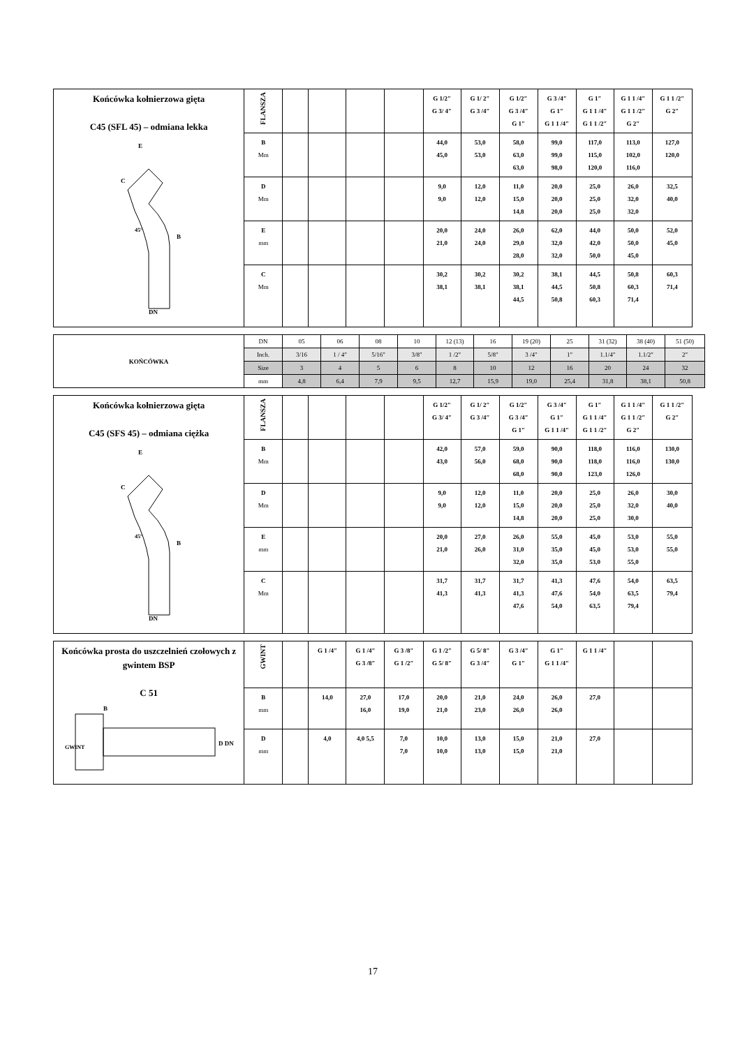| Końcówka kołnierzowa gięta C45 (SFL 45) – odmiana lekka E C B 45° DN | FLANSZA | | | | | G 1/2″ G 3/ 4″ | G 1/ 2″ G 3 /4″ | G 1/2″ G 3 /4″ G 1″ | G 3 /4″ G 1″ G 1 1 /4″ | G 1″ G 1 1 /4″ G 1 1 /2″ | G 1 1 /4″ G 1 1 /2″ G 2″ | G 1 1 /2″ G 2″ |
| | B Mm | | | | | 44,0 45,0 | 53,0 53,0 | 58,0 63,0 63,0 | 99,0 99,0 98,0 | 117,0 115,0 120,0 | 113,0 102,0 116,0 | 127,0 120,0 |
| | D Mm | | | | | 9,0 9,0 | 12,0 12,0 | 11,0 15,0 14,8 | 20,0 20,0 20,0 | 25,0 25,0 25,0 | 26,0 32,0 32,0 | 32,5 40,0 |
| | E mm | | | | | 20,0 21,0 | 24,0 24,0 | 26,0 29,0 28,0 | 62,0 32,0 32,0 | 44,0 42,0 50,0 | 50,0 50,0 45,0 | 52,0 45,0 |
| | C Mm | | | | | 30,2 38,1 | 30,2 38,1 | 30,2 38,1 44,5 | 38,1 44,5 50,8 | 44,5 50,8 60,3 | 50,8 60,3 71,4 | 60,3 71,4 |
| KOŃCÓWKA | DN | 05 | 06 | 08 | 10 | 12 (13) | 16 | 19 (20) | 25 | 31 (32) | 38 (40) | 51 (50) |
| | Inch. | 3/16 | 1 / 4″ | 5/16″ | 3/8″ | 1 /2″ | 5/8″ | 3 /4″ | 1″ | 1.1/4″ | 1.1/2″ | 2″ |
| | Size | 3 | 4 | 5 | 6 | 8 | 10 | 12 | 16 | 20 | 24 | 32 |
| | mm | 4,8 | 6,4 | 7,9 | 9,5 | 12,7 | 15,9 | 19,0 | 25,4 | 31,8 | 38,1 | 50,8 |
| Końcówka kołnierzowa gięta C45 (SFS 45) – odmiana ciężka E C B 45° DN | FLANSZA | | | | | G 1/2″ G 3/ 4″ | G 1/ 2″ G 3 /4″ | G 1/2″ G 3 /4″ G 1″ | G 3 /4″ G 1″ G 1 1 /4″ | G 1″ G 1 1 /4″ G 1 1 /2″ | G 1 1 /4″ G 1 1 /2″ G 2″ | G 1 1 /2″ G 2″ |
| | B Mm | | | | | 42,0 43,0 | 57,0 56,0 | 59,0 68,0 68,0 | 90,0 90,0 90,0 | 118,0 118,0 123,0 | 116,0 116,0 126,0 | 130,0 130,0 |
| | D Mm | | | | | 9,0 9,0 | 12,0 12,0 | 11,0 15,0 14,8 | 20,0 20,0 20,0 | 25,0 25,0 25,0 | 26,0 32,0 30,0 | 30,0 40,0 |
| | E mm | | | | | 20,0 21,0 | 27,0 26,0 | 26,0 31,0 32,0 | 55,0 35,0 35,0 | 45,0 45,0 53,0 | 53,0 53,0 55,0 | 55,0 55,0 |
| | C Mm | | | | | 31,7 41,3 | 31,7 41,3 | 31,7 41,3 47,6 | 41,3 47,6 54,0 | 47,6 54,0 63,5 | 54,0 63,5 79,4 | 63,5 79,4 |
| Końcówka prosta do uszczelnień czołowych z gwintem BSP C 51 B D DN GWINT | GWINT | | G 1 /4″ | G 1 /4″ G 3 /8″ | G 3 /8″ G 1 /2″ | G 1 /2″ G 5/ 8″ | G 5/ 8″ G 3 /4″ | G 3 /4″ G 1″ | G 1″ G 1 1 /4″ | G 1 1 /4″ | | |
| | B mm | | 14,0 | 27,0 16,0 | 17,0 19,0 | 20,0 21,0 | 21,0 23,0 | 24,0 26,0 | 26,0 26,0 | 27,0 | | |
| | D mm | | 4,0 | 4,0 5,5 | 7,0 7,0 | 10,0 10,0 | 13,0 13,0 | 15,0 15,0 | 21,0 21,0 | 27,0 | | |
17